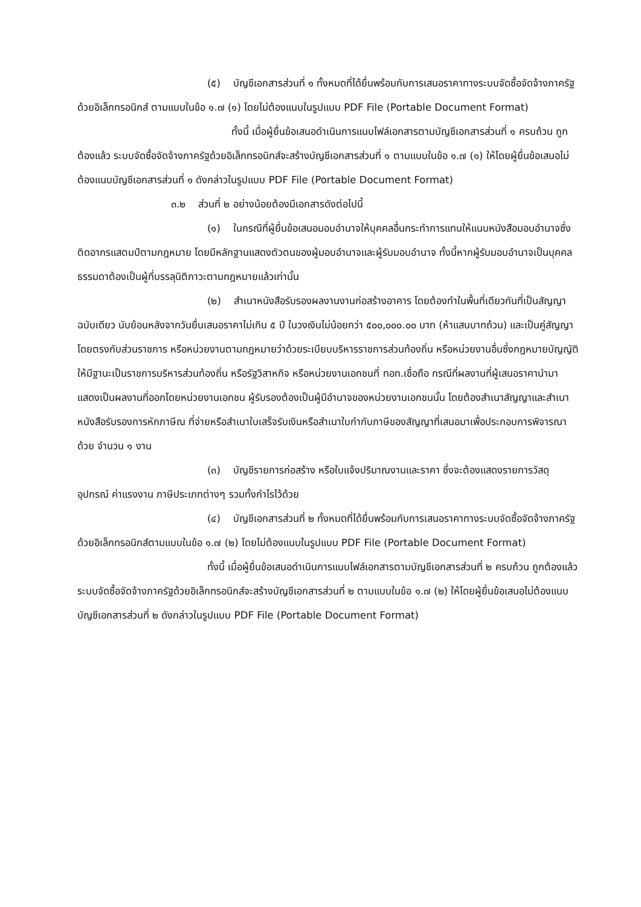(๕) บัญชีเอกสารส่วนที่ ๑ ทั้งหมดที่ได้ยื่นพร้อมกับการเสนอราคาทางระบบจัดซื้อจัดจ้างภาครัฐด้วยอิเล็กทรอนิกส์ ตามแบบในข้อ ๑.๗ (๑) โดยไม่ต้องแนบในรูปแบบ PDF File (Portable Document Format)
ทั้งนี้ เมื่อผู้ยื่นข้อเสนอดำเนินการแนบไฟล์เอกสารตามบัญชีเอกสารส่วนที่ ๑ ครบถ้วน ถูกต้องแล้ว ระบบจัดซื้อจัดจ้างภาครัฐด้วยอิเล็กทรอนิกส์จะสร้างบัญชีเอกสารส่วนที่ ๑ ตามแบบในข้อ ๑.๗ (๑) ให้โดยผู้ยื่นข้อเสนอไม่ต้องแนบบัญชีเอกสารส่วนที่ ๑ ดังกล่าวในรูปแบบ PDF File (Portable Document Format)
๓.๒ ส่วนที่ ๒ อย่างน้อยต้องมีเอกสารดังต่อไปนี้
(๑) ในกรณีที่ผู้ยื่นข้อเสนอมอบอำนาจให้บุคคลอื่นกระทำการแทนให้แนบหนังสือมอบอำนาจซึ่งติดอากรแสตมป์ตามกฎหมาย โดยมีหลักฐานแสดงตัวตนของผู้มอบอำนาจและผู้รับมอบอำนาจ ทั้งนี้หากผู้รับมอบอำนาจเป็นบุคคลธรรมดาต้องเป็นผู้ที่บรรลุนิติภาวะตามกฎหมายแล้วเท่านั้น
(๒) สำเนาหนังสือรับรองผลงานงานก่อสร้างอาคาร โดยต้องทำในพื้นที่เดียวกันที่เป็นสัญญาฉบับเดียว นับย้อนหลังจากวันยื่นเสนอราคาไม่เกิน ๕ ปี ในวงเงินไม่น้อยกว่า ๕๐๐,๐๐๐.๐๐ บาท (ห้าแสนบาทถ้วน) และเป็นคู่สัญญาโดยตรงกับส่วนราชการ หรือหน่วยงานตามกฎหมายว่าด้วยระเบียบบริหารราชการส่วนท้องถิ่น หรือหน่วยงานอื่นซึ่งกฎหมายบัญญัติให้มีฐานะเป็นราชการบริหารส่วนท้องถิ่น หรือรัฐวิสาหกิจ หรือหน่วยงานเอกชนที่ ทอท.เชื่อถือ กรณีที่ผลงานที่ผู้เสนอราคานำมาแสดงเป็นผลงานที่ออกโดยหน่วยงานเอกชน ผู้รับรองต้องเป็นผู้มีอำนาจของหน่วยงานเอกชนนั้น โดยต้องสำเนาสัญญาและสำเนาหนังสือรับรองการหักภาษีณ ที่จ่ายหรือสำเนาใบเสร็จรับเงินหรือสำเนาใบกำกับภาษีของสัญญาที่เสนอมาเพื่อประกอบการพิจารณาด้วย จำนวน ๑ งาน
(๓) บัญชีรายการก่อสร้าง หรือใบแจ้งปริมาณงานและราคา ซึ่งจะต้องแสดงรายการวัสดุอุปกรณ์ ค่าแรงงาน ภาษีประเภทต่างๆ รวมทั้งกำไรไว้ด้วย
(๔) บัญชีเอกสารส่วนที่ ๒ ทั้งหมดที่ได้ยื่นพร้อมกับการเสนอราคาทางระบบจัดซื้อจัดจ้างภาครัฐด้วยอิเล็กทรอนิกส์ตามแบบในข้อ ๑.๗ (๒) โดยไม่ต้องแนบในรูปแบบ PDF File (Portable Document Format)
ทั้งนี้ เมื่อผู้ยื่นข้อเสนอดำเนินการแนบไฟล์เอกสารตามบัญชีเอกสารส่วนที่ ๒ ครบถ้วน ถูกต้องแล้ว ระบบจัดซื้อจัดจ้างภาครัฐด้วยอิเล็กทรอนิกส์จะสร้างบัญชีเอกสารส่วนที่ ๒ ตามแบบในข้อ ๑.๗ (๒) ให้โดยผู้ยื่นข้อเสนอไม่ต้องแนบบัญชีเอกสารส่วนที่ ๒ ดังกล่าวในรูปแบบ PDF File (Portable Document Format)